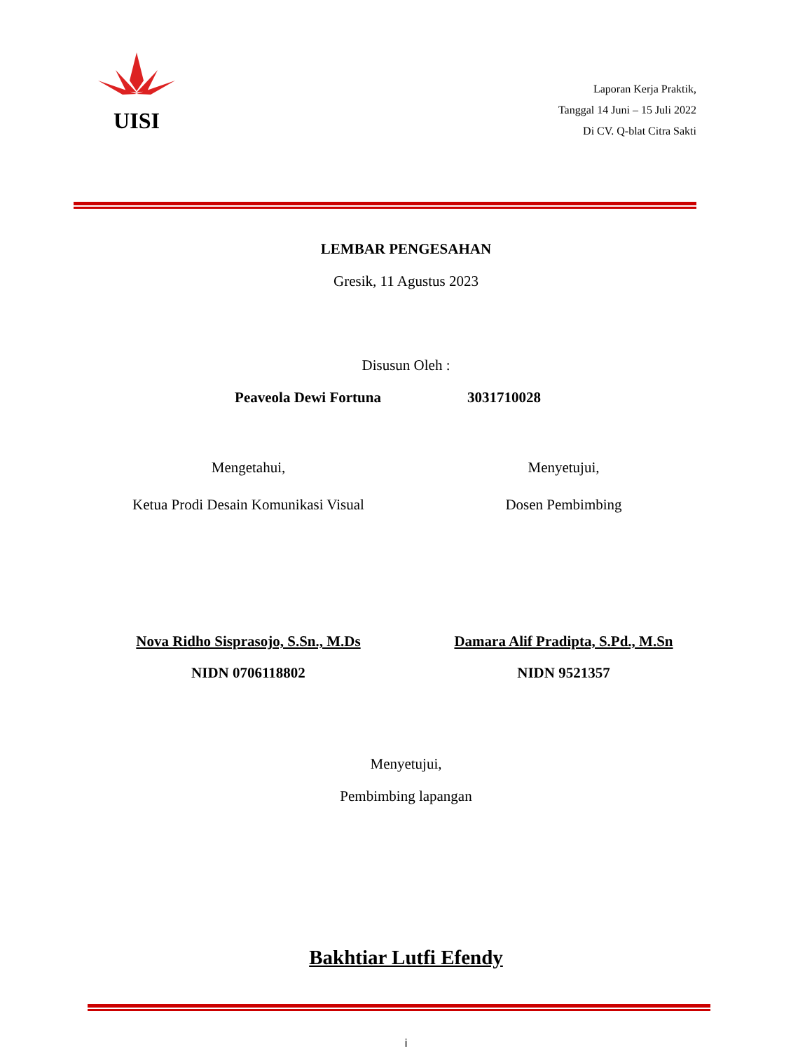UISI
Laporan Kerja Praktik,
Tanggal 14 Juni – 15 Juli 2022
Di CV. Q-blat Citra Sakti
LEMBAR PENGESAHAN
Gresik, 11 Agustus 2023
Disusun Oleh :
Peaveola Dewi Fortuna 3031710028
Mengetahui, Menyetujui,
Ketua Prodi Desain Komunikasi Visual
Dosen Pembimbing
Nova Ridho Sisprasojo, S.Sn., M.Ds
Damara Alif Pradipta, S.Pd., M.Sn
NIDN 0706118802 NIDN 9521357
Menyetujui,
Pembimbing lapangan
Bakhtiar Lutfi Efendy
i